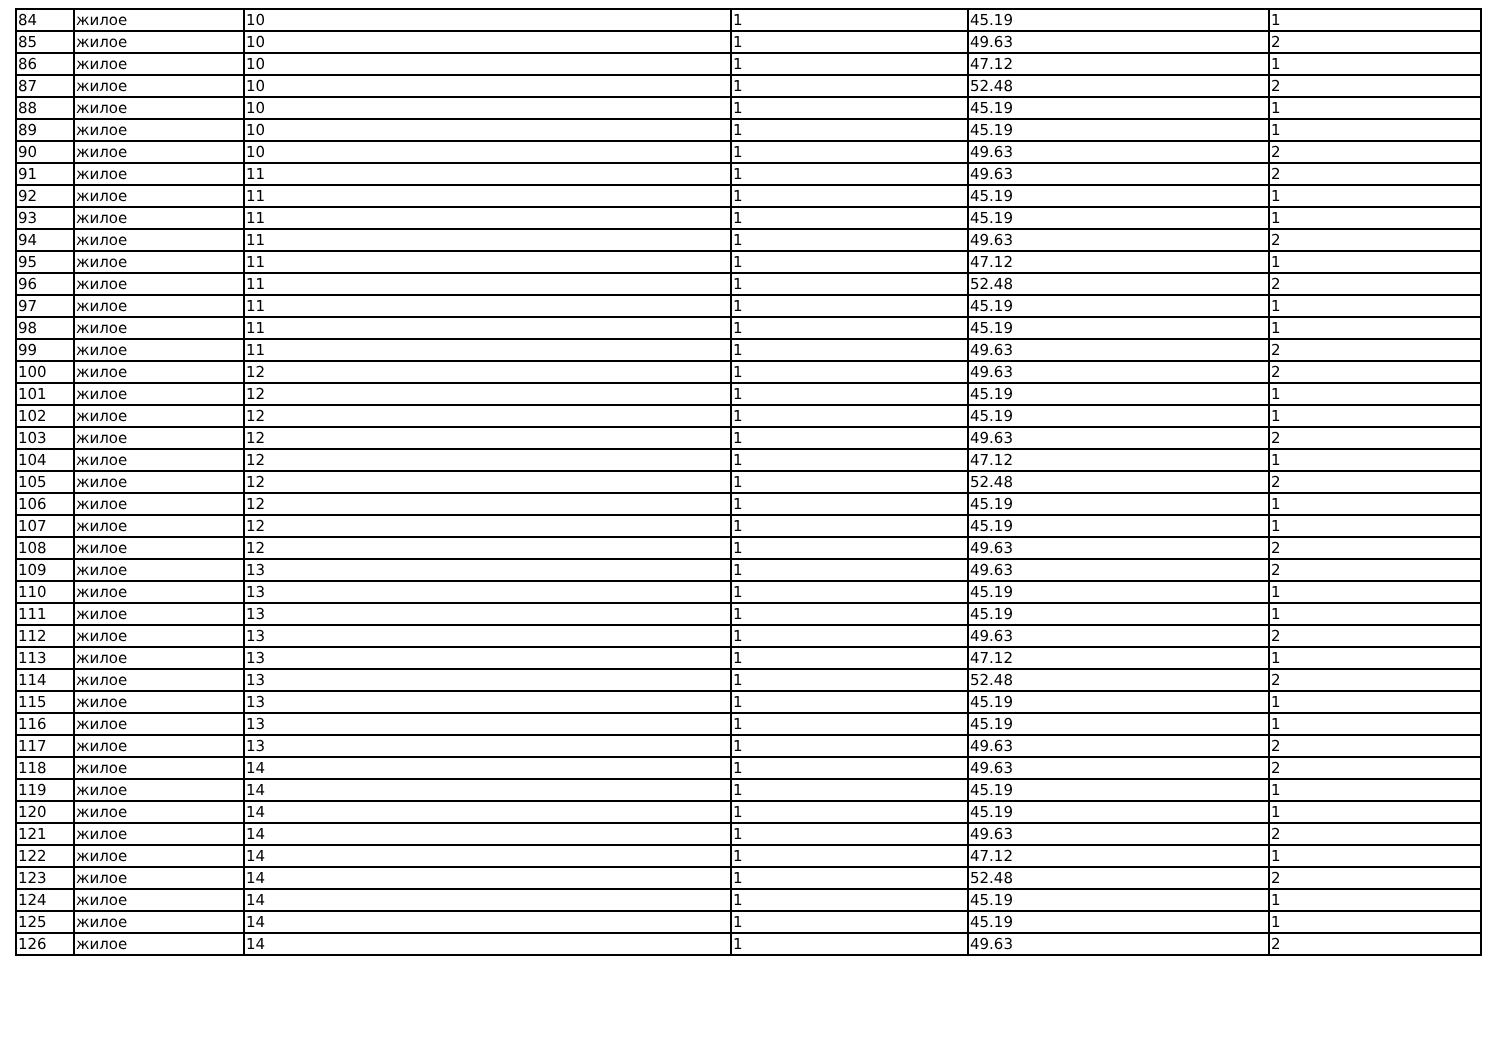| 84 | жилое | 10 | 1 | 45.19 | 1 |
| 85 | жилое | 10 | 1 | 49.63 | 2 |
| 86 | жилое | 10 | 1 | 47.12 | 1 |
| 87 | жилое | 10 | 1 | 52.48 | 2 |
| 88 | жилое | 10 | 1 | 45.19 | 1 |
| 89 | жилое | 10 | 1 | 45.19 | 1 |
| 90 | жилое | 10 | 1 | 49.63 | 2 |
| 91 | жилое | 11 | 1 | 49.63 | 2 |
| 92 | жилое | 11 | 1 | 45.19 | 1 |
| 93 | жилое | 11 | 1 | 45.19 | 1 |
| 94 | жилое | 11 | 1 | 49.63 | 2 |
| 95 | жилое | 11 | 1 | 47.12 | 1 |
| 96 | жилое | 11 | 1 | 52.48 | 2 |
| 97 | жилое | 11 | 1 | 45.19 | 1 |
| 98 | жилое | 11 | 1 | 45.19 | 1 |
| 99 | жилое | 11 | 1 | 49.63 | 2 |
| 100 | жилое | 12 | 1 | 49.63 | 2 |
| 101 | жилое | 12 | 1 | 45.19 | 1 |
| 102 | жилое | 12 | 1 | 45.19 | 1 |
| 103 | жилое | 12 | 1 | 49.63 | 2 |
| 104 | жилое | 12 | 1 | 47.12 | 1 |
| 105 | жилое | 12 | 1 | 52.48 | 2 |
| 106 | жилое | 12 | 1 | 45.19 | 1 |
| 107 | жилое | 12 | 1 | 45.19 | 1 |
| 108 | жилое | 12 | 1 | 49.63 | 2 |
| 109 | жилое | 13 | 1 | 49.63 | 2 |
| 110 | жилое | 13 | 1 | 45.19 | 1 |
| 111 | жилое | 13 | 1 | 45.19 | 1 |
| 112 | жилое | 13 | 1 | 49.63 | 2 |
| 113 | жилое | 13 | 1 | 47.12 | 1 |
| 114 | жилое | 13 | 1 | 52.48 | 2 |
| 115 | жилое | 13 | 1 | 45.19 | 1 |
| 116 | жилое | 13 | 1 | 45.19 | 1 |
| 117 | жилое | 13 | 1 | 49.63 | 2 |
| 118 | жилое | 14 | 1 | 49.63 | 2 |
| 119 | жилое | 14 | 1 | 45.19 | 1 |
| 120 | жилое | 14 | 1 | 45.19 | 1 |
| 121 | жилое | 14 | 1 | 49.63 | 2 |
| 122 | жилое | 14 | 1 | 47.12 | 1 |
| 123 | жилое | 14 | 1 | 52.48 | 2 |
| 124 | жилое | 14 | 1 | 45.19 | 1 |
| 125 | жилое | 14 | 1 | 45.19 | 1 |
| 126 | жилое | 14 | 1 | 49.63 | 2 |